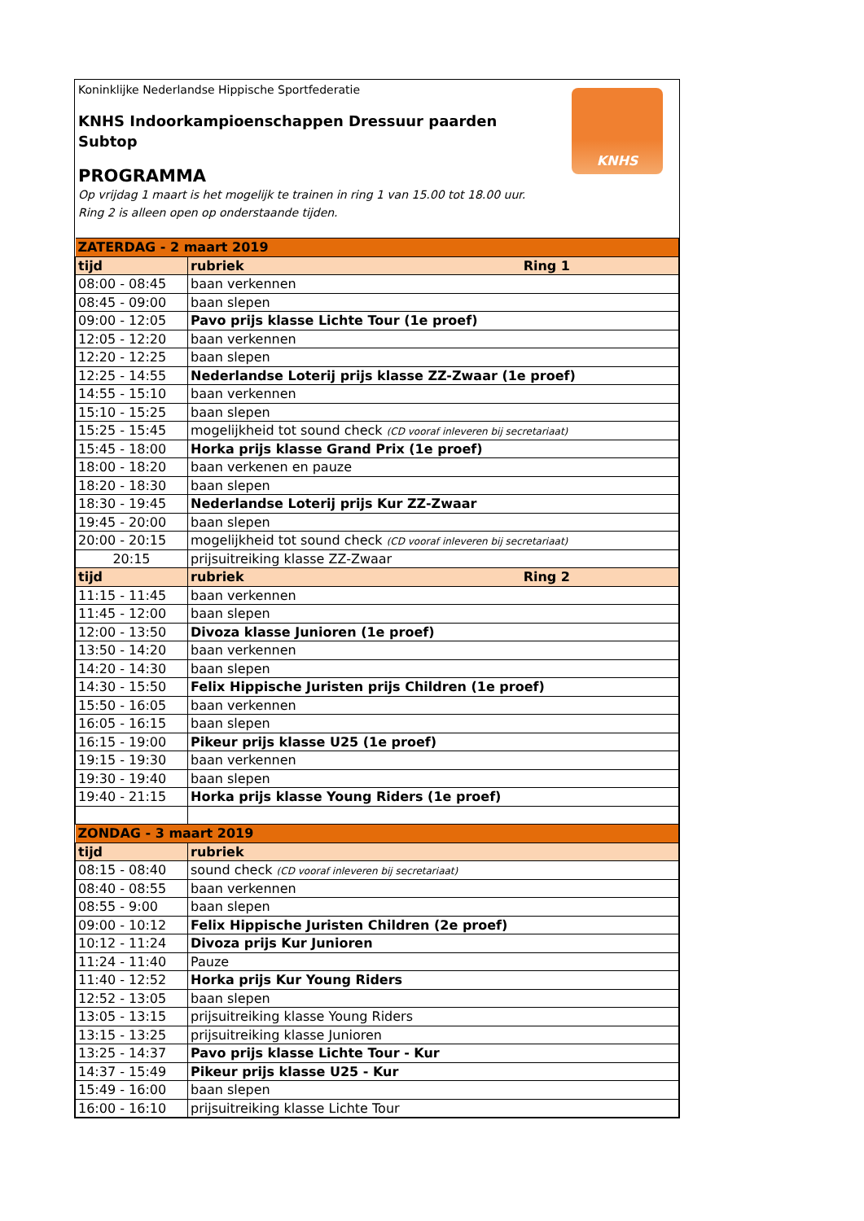Koninklijke Nederlandse Hippische Sportfederatie
KNHS
KNHS Indoorkampioenschappen Dressuur paarden
Subtop
PROGRAMMA
Op vrijdag 1 maart is het mogelijk te trainen in ring 1 van 15.00 tot 18.00 uur.
Ring 2 is alleen open op onderstaande tijden.
| ZATERDAG - 2 maart 2019 | |
| tijd | rubriek Ring 1 |
| 08:00 - 08:45 | baan verkennen |
| 08:45 - 09:00 | baan slepen |
| 09:00 - 12:05 | Pavo prijs klasse Lichte Tour (1e proef) |
| 12:05 - 12:20 | baan verkennen |
| 12:20 - 12:25 | baan slepen |
| 12:25 - 14:55 | Nederlandse Loterij prijs klasse ZZ-Zwaar (1e proef) |
| 14:55 - 15:10 | baan verkennen |
| 15:10 - 15:25 | baan slepen |
| 15:25 - 15:45 | mogelijkheid tot sound check (CD vooraf inleveren bij secretariaat) |
| 15:45 - 18:00 | Horka prijs klasse Grand Prix (1e proef) |
| 18:00 - 18:20 | baan verkenen en pauze |
| 18:20 - 18:30 | baan slepen |
| 18:30 - 19:45 | Nederlandse Loterij prijs Kur ZZ-Zwaar |
| 19:45 - 20:00 | baan slepen |
| 20:00 - 20:15 | mogelijkheid tot sound check (CD vooraf inleveren bij secretariaat) |
| 20:15 | prijsuitreiking klasse ZZ-Zwaar |
| tijd | rubriek Ring 2 |
| 11:15 - 11:45 | baan verkennen |
| 11:45 - 12:00 | baan slepen |
| 12:00 - 13:50 | Divoza klasse Junioren (1e proef) |
| 13:50 - 14:20 | baan verkennen |
| 14:20 - 14:30 | baan slepen |
| 14:30 - 15:50 | Felix Hippische Juristen prijs Children (1e proef) |
| 15:50 - 16:05 | baan verkennen |
| 16:05 - 16:15 | baan slepen |
| 16:15 - 19:00 | Pikeur prijs klasse U25 (1e proef) |
| 19:15 - 19:30 | baan verkennen |
| 19:30 - 19:40 | baan slepen |
| 19:40 - 21:15 | Horka prijs klasse Young Riders (1e proef) |
| ZONDAG - 3 maart 2019 | |
| tijd | rubriek |
| 08:15 - 08:40 | sound check (CD vooraf inleveren bij secretariaat) |
| 08:40 - 08:55 | baan verkennen |
| 08:55 - 9:00 | baan slepen |
| 09:00 - 10:12 | Felix Hippische Juristen Children (2e proef) |
| 10:12 - 11:24 | Divoza prijs Kur Junioren |
| 11:24 - 11:40 | Pauze |
| 11:40 - 12:52 | Horka prijs Kur Young Riders |
| 12:52 - 13:05 | baan slepen |
| 13:05 - 13:15 | prijsuitreiking klasse Young Riders |
| 13:15 - 13:25 | prijsuitreiking klasse Junioren |
| 13:25 - 14:37 | Pavo prijs klasse Lichte Tour - Kur |
| 14:37 - 15:49 | Pikeur prijs klasse U25 - Kur |
| 15:49 - 16:00 | baan slepen |
| 16:00 - 16:10 | prijsuitreiking klasse Lichte Tour |